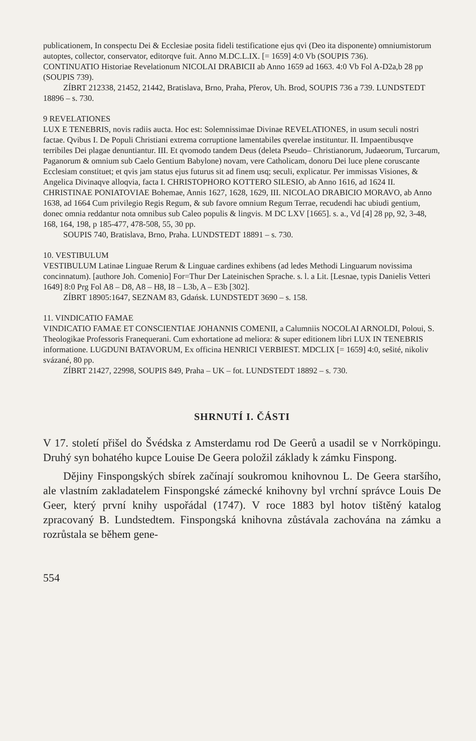publicationem, In conspectu Dei & Ecclesiae posita fideli testificatione ejus qvi (Deo ita disponente) omniumistorum autoptes, collector, conservator, editorqve fuit. Anno M.DC.L.IX. [= 1659] 4:0 Vb (SOUPIS 736).
CONTINUATIO Historiae Revelationum NICOLAI DRABICII ab Anno 1659 ad 1663. 4:0 Vb Fol A-D2a,b 28 pp (SOUPIS 739).
ZÍBRT 212338, 21452, 21442, Bratislava, Brno, Praha, Přerov, Uh. Brod, SOUPIS 736 a 739. LUNDSTEDT 18896 – s. 730.
9 REVELATIONES
LUX E TENEBRIS, novis radiis aucta. Hoc est: Solemnissimae Divinae REVELATIONES, in usum seculi nostri factae. Qvibus I. De Populi Christiani extrema corruptione lamentabiles qverelae instituntur. II. Impaentibusqve terribiles Dei plagae denuntiantur. III. Et qvomodo tandem Deus (deleta Pseudo– Christianorum, Judaeorum, Turcarum, Paganorum & omnium sub Caelo Gentium Babylone) novam, vere Catholicam, donoru Dei luce plene coruscante Ecclesiam constituet; et qvis jam status ejus futurus sit ad finem usq; seculi, explicatur. Per immissas Visiones, & Angelica Divinaqve alloqvia, facta I. CHRISTOPHORO KOTTERO SILESIO, ab Anno 1616, ad 1624 II. CHRISTINAE PONIATOVIAE Bohemae, Annis 1627, 1628, 1629, III. NICOLAO DRABICIO MORAVO, ab Anno 1638, ad 1664 Cum privilegio Regis Regum, & sub favore omnium Regum Terrae, recudendi hac ubiudi gentium, donec omnia reddantur nota omnibus sub Caleo populis & lingvis. M DC LXV [1665]. s. a., Vd [4] 28 pp, 92, 3-48, 168, 164, 198, p 185-477, 478-508, 55, 30 pp.
SOUPIS 740, Bratislava, Brno, Praha. LUNDSTEDT 18891 – s. 730.
10. VESTIBULUM
VESTIBULUM Latinae Linguae Rerum & Linguae cardines exhibens (ad ledes Methodi Linguarum novissima concinnatum). [authore Joh. Comenio] For=Thur Der Lateinischen Sprache. s. l. a Lit. [Lesnae, typis Danielis Vetteri 1649] 8:0 Prg Fol A8 – D8, A8 – H8, I8 – L3b, A – E3b [302].
ZÍBRT 18905:1647, SEZNAM 83, Gdańsk. LUNDSTEDT 3690 – s. 158.
11. VINDICATIO FAMAE
VINDICATIO FAMAE ET CONSCIENTIAE JOHANNIS COMENII, a Calumniis NOCOLAI ARNOLDI, Poloui, S. Theologikae Professoris Franequerani. Cum exhortatione ad meliora: & super editionem libri LUX IN TENEBRIS informatione. LUGDUNI BATAVORUM, Ex officina HENRICI VERBIEST. MDCLIX [= 1659] 4:0, sešité, nikoliv svázané, 80 pp.
ZÍBRT 21427, 22998, SOUPIS 849, Praha – UK – fot. LUNDSTEDT 18892 – s. 730.
SHRNUTÍ I. ČÁSTI
V 17. století přišel do Švédska z Amsterdamu rod De Geerů a usadil se v Norrköpingu. Druhý syn bohatého kupce Louise De Geera položil základy k zámku Finspong.
Dějiny Finspongských sbírek začínají soukromou knihovnou L. De Geera staršího, ale vlastním zakladatelem Finspongské zámecké knihovny byl vrchní správce Louis De Geer, který první knihy uspořádal (1747). V roce 1883 byl hotov tištěný katalog zpracovaný B. Lundstedtem. Finspongská knihovna zůstávala zachována na zámku a rozrůstala se během gene-
554